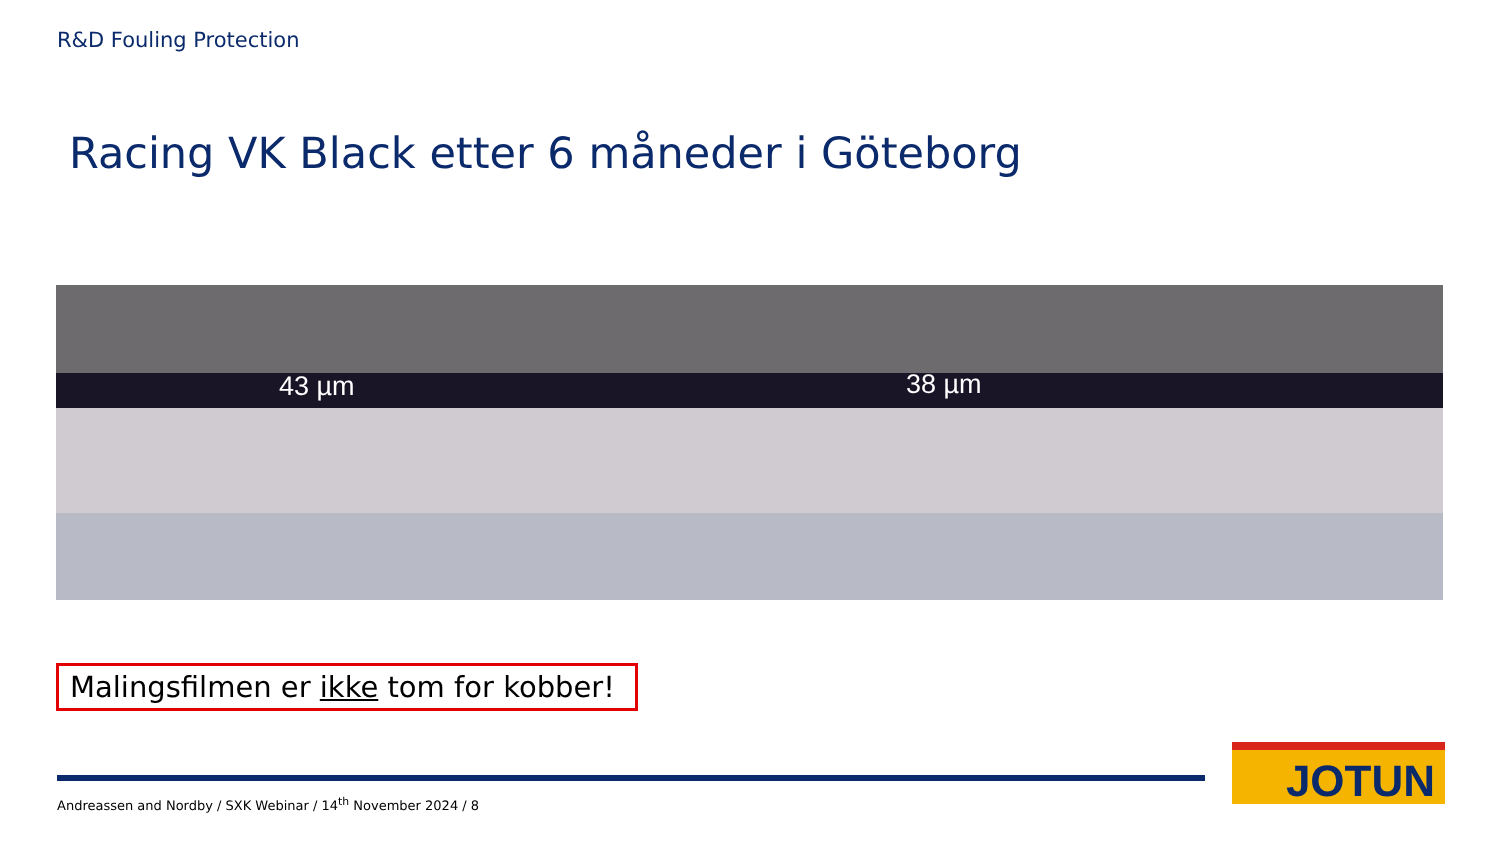R&D Fouling Protection
Racing VK Black etter 6 måneder i Göteborg
43 µm 38 µm
Malingsfilmen er ikke tom for kobber!
Andreassen and Nordby / SXK Webinar / 14<sup>th</sup> November 2024 / 8
JOTUN